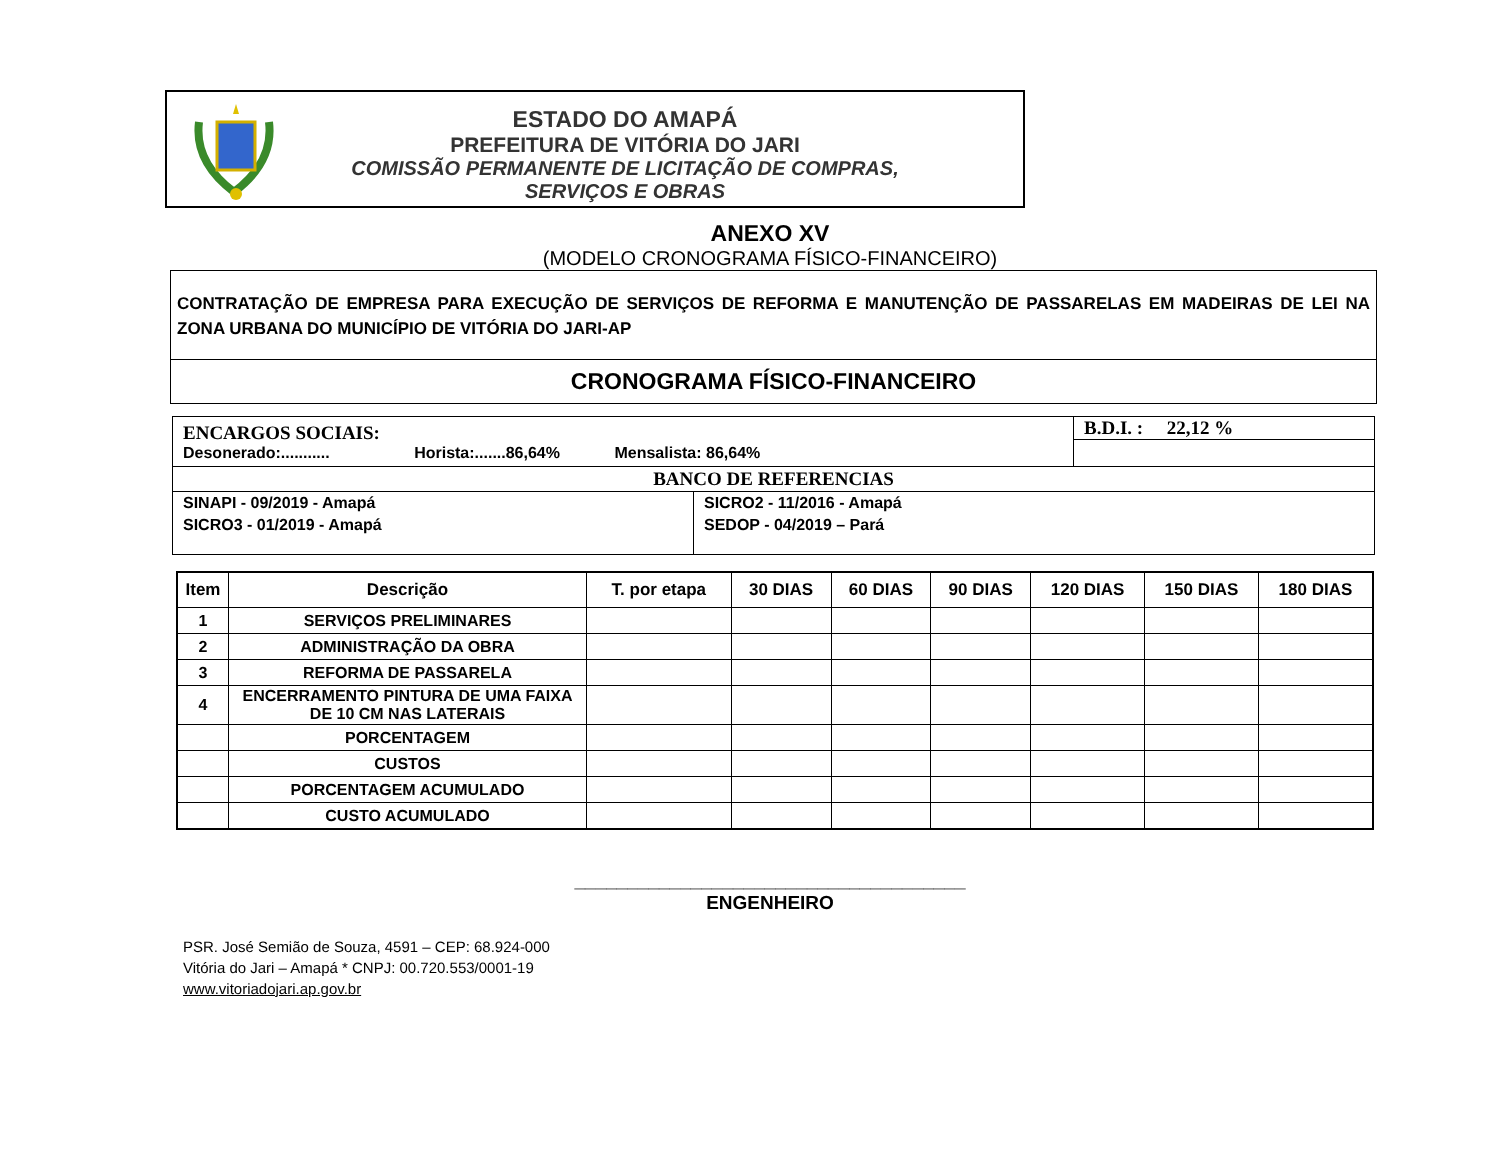ESTADO DO AMAPÁ
PREFEITURA DE VITÓRIA DO JARI
COMISSÃO PERMANENTE DE LICITAÇÃO DE COMPRAS,
SERVIÇOS E OBRAS
ANEXO XV
(MODELO CRONOGRAMA FÍSICO-FINANCEIRO)
CONTRATAÇÃO DE EMPRESA PARA EXECUÇÃO DE SERVIÇOS DE REFORMA E MANUTENÇÃO DE PASSARELAS EM MADEIRAS DE LEI NA ZONA URBANA DO MUNICÍPIO DE VITÓRIA DO JARI-AP
CRONOGRAMA FÍSICO-FINANCEIRO
| ENCARGOS SOCIAIS: Desonerado:........... Horista:.......86,64% Mensalista: 86,64% | | B.D.I. : 22,12 % |
| BANCO DE REFERENCIAS | | |
| SINAPI - 09/2019 - Amapá SICRO3 - 01/2019 - Amapá | SICRO2 - 11/2016 - Amapá SEDOP - 04/2019 – Pará | |
| Item | Descrição | T. por etapa | 30 DIAS | 60 DIAS | 90 DIAS | 120 DIAS | 150 DIAS | 180 DIAS |
| --- | --- | --- | --- | --- | --- | --- | --- | --- |
| 1 | SERVIÇOS PRELIMINARES | | | | | | | |
| 2 | ADMINISTRAÇÃO DA OBRA | | | | | | | |
| 3 | REFORMA DE PASSARELA | | | | | | | |
| 4 | ENCERRAMENTO PINTURA DE UMA FAIXA DE 10 CM NAS LATERAIS | | | | | | | |
| | PORCENTAGEM | | | | | | | |
| | CUSTOS | | | | | | | |
| | PORCENTAGEM ACUMULADO | | | | | | | |
| | CUSTO ACUMULADO | | | | | | | |
_____________________________________
ENGENHEIRO
PSR. José Semião de Souza, 4591 – CEP: 68.924-000
Vitória do Jari – Amapá * CNPJ: 00.720.553/0001-19
www.vitoriadojari.ap.gov.br